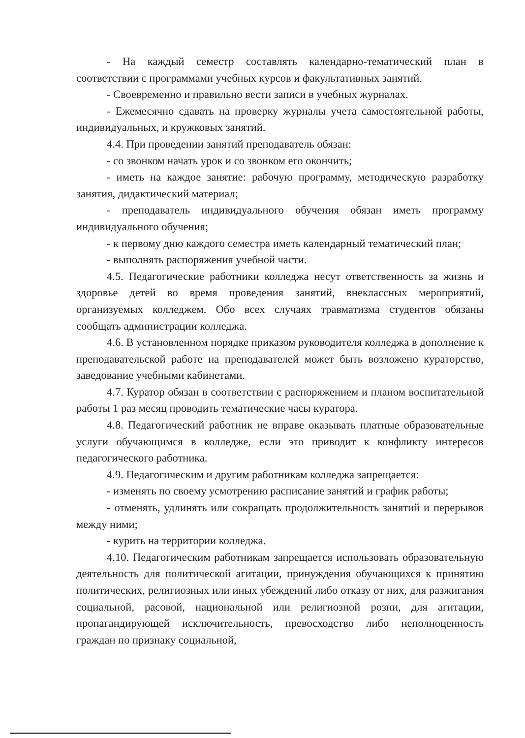- На каждый семестр составлять календарно-тематический план в соответствии с программами учебных курсов и факультативных занятий.
- Своевременно и правильно вести записи в учебных журналах.
- Ежемесячно сдавать на проверку журналы учета самостоятельной работы, индивидуальных, и кружковых занятий.
4.4. При проведении занятий преподаватель обязан:
- со звонком начать урок и со звонком его окончить;
- иметь на каждое занятие: рабочую программу, методическую разработку занятия, дидактический материал;
- преподаватель индивидуального обучения обязан иметь программу индивидуального обучения;
- к первому дню каждого семестра иметь календарный тематический план;
- выполнять распоряжения учебной части.
4.5. Педагогические работники колледжа несут ответственность за жизнь и здоровье детей во время проведения занятий, внеклассных мероприятий, организуемых колледжем. Обо всех случаях травматизма студентов обязаны сообщать администрации колледжа.
4.6. В установленном порядке приказом руководителя колледжа в дополнение к преподавательской работе на преподавателей может быть возложено кураторство, заведование учебными кабинетами.
4.7. Куратор обязан в соответствии с распоряжением и планом воспитательной работы 1 раз месяц проводить тематические часы куратора.
4.8. Педагогический работник не вправе оказывать платные образовательные услуги обучающимся в колледже, если это приводит к конфликту интересов педагогического работника.
4.9. Педагогическим и другим работникам колледжа запрещается:
- изменять по своему усмотрению расписание занятий и график работы;
- отменять, удлинять или сокращать продолжительность занятий и перерывов между ними;
- курить на территории колледжа.
4.10. Педагогическим работникам запрещается использовать образовательную деятельность для политической агитации, принуждения обучающихся к принятию политических, религиозных или иных убеждений либо отказу от них, для разжигания социальной, расовой, национальной или религиозной розни, для агитации, пропагандирующей исключительность, превосходство либо неполноценность граждан по признаку социальной,